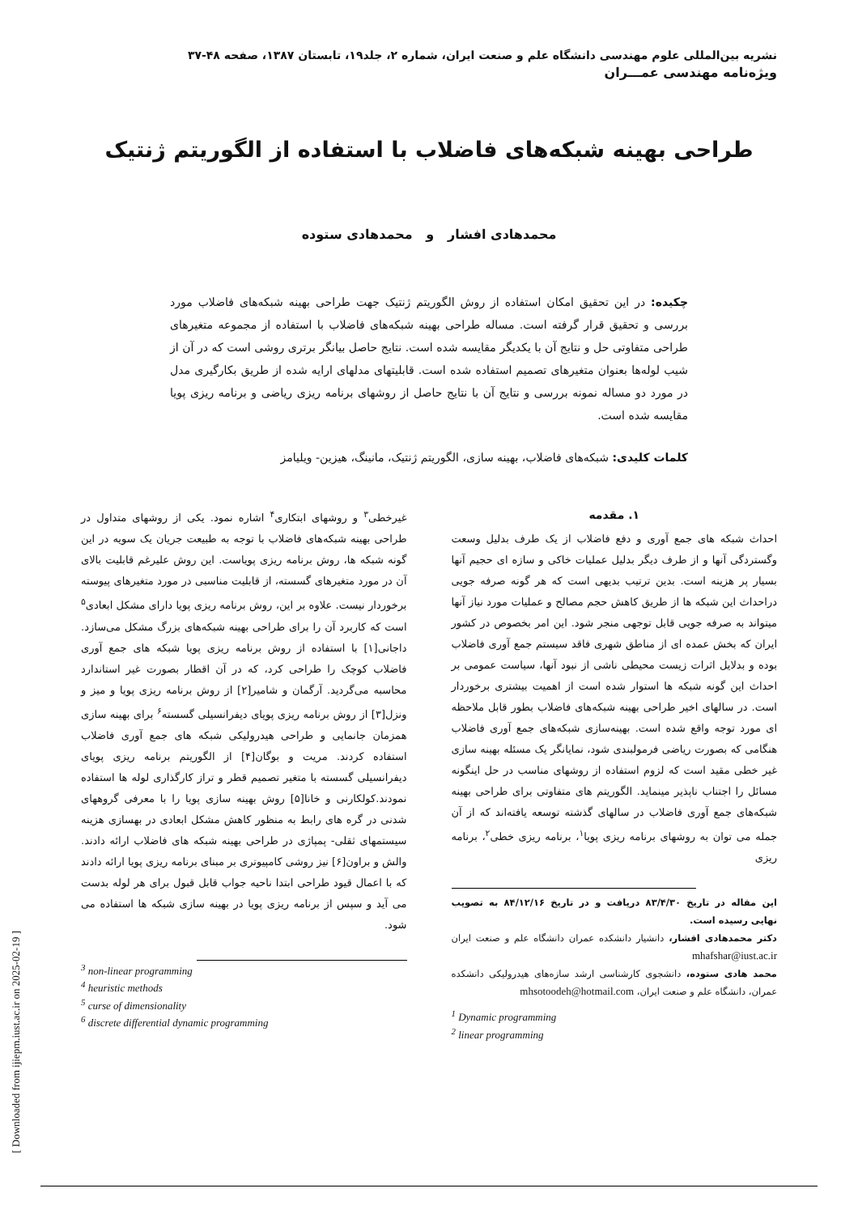نشریه بین‌المللی علوم مهندسی دانشگاه علم و صنعت ایران، شماره ۲، جلد۱۹، تابستان ۱۳۸۷، صفحه ۴۸-۳۷
ویژه‌نامه مهندسی عمـــران
طراحی بهینه شبکه‌های فاضلاب با استفاده از الگوریتم ژنتیک
محمدهادی افشار و محمدهادی ستوده
چکیده: در این تحقیق امکان استفاده از روش الگوریتم ژنتیک جهت طراحی بهینه شبکه‌های فاضلاب مورد بررسی و تحقیق قرار گرفته است. مساله طراحی بهینه شبکه‌های فاضلاب با استفاده از مجموعه متغیرهای طراحی متفاوتی حل و نتایج آن با یکدیگر مقایسه شده است. نتایج حاصل بیانگر برتری روشی است که در آن از شیب لوله‌ها بعنوان متغیرهای تصمیم استفاده شده است. قابلیتهای مدلهای ارایه شده از طریق بکارگیری مدل در مورد دو مساله نمونه بررسی و نتایج آن با نتایج حاصل از روشهای برنامه ریزی ریاضی و برنامه ریزی پویا مقایسه شده است.
کلمات کلیدی: شبکه‌های فاضلاب، بهینه سازی، الگوریتم ژنتیک، مانینگ، هیزین- ویلیامز
۱. مقدمه
احداث شبکه های جمع آوری و دفع فاضلاب از یک طرف بدلیل وسعت وگستردگی آنها و از طرف دیگر بدلیل عملیات خاکی و سازه ای حجیم آنها بسیار پر هزینه است. بدین ترتیب بدیهی است که هر گونه صرفه جویی دراحداث این شبکه ها از طریق کاهش حجم مصالح و عملیات مورد نیاز آنها میتواند به صرفه جویی قابل توجهی منجر شود. این امر بخصوص در کشور ایران که بخش عمده ای از مناطق شهری فاقد سیستم جمع آوری فاضلاب بوده و بدلایل اثرات زیست محیطی ناشی از نبود آنها، سیاست عمومی بر احداث این گونه شبکه ها استوار شده است از اهمیت بیشتری برخوردار است. در سالهای اخیر طراحی بهینه شبکه‌های فاضلاب بطور قابل ملاحظه ای مورد توجه واقع شده است. بهینه‌سازی شبکه‌های جمع آوری فاضلاب هنگامی که بصورت ریاضی فرمولبندی شود، نمایانگر یک مسئله بهینه سازی غیر خطی مقید است که لزوم استفاده از روشهای مناسب در حل اینگونه مسائل را اجتناب ناپذیر مینماید. الگوریتم های متفاوتی برای طراحی بهینه شبکه‌های جمع آوری فاضلاب در سالهای گذشته توسعه یافته‌اند که از آن جمله می توان به روشهای برنامه ریزی پویا<sup>۱</sup>، برنامه ریزی خطی<sup>۲</sup>، برنامه ریزی
این مقاله در تاریخ ۸۳/۴/۳۰ دریافت و در تاریخ ۸۴/۱۲/۱۶ به تصویب نهایی رسیده است.
دکتر محمدهادی افشار، دانشیار دانشکده عمران دانشگاه علم و صنعت ایران mhafshar@iust.ac.ir
محمد هادی ستوده، دانشجوی کارشناسی ارشد سازه‌های هیدرولیکی دانشکده عمران، دانشگاه علم و صنعت ایران، mhsotoodeh@hotmail.com
<sup>1</sup> Dynamic programming
<sup>2</sup> linear programming
غیرخطی<sup>۳</sup> و روشهای ابتکاری<sup>۴</sup> اشاره نمود. یکی از روشهای متداول در طراحی بهینه شبکه‌های فاضلاب با توجه به طبیعت جریان یک سویه در این گونه شبکه ها، روش برنامه ریزی پویاست. این روش علیرغم قابلیت بالای آن در مورد متغیرهای گسسته، از قابلیت مناسبی در مورد متغیرهای پیوسته برخوردار نیست. علاوه بر این، روش برنامه ریزی پویا دارای مشکل ابعادی<sup>۵</sup> است که کاربرد آن را برای طراحی بهینه شبکه‌های بزرگ مشکل می‌سازد. داجانی[۱] با استفاده از روش برنامه ریزی پویا شبکه های جمع آوری فاضلاب کوچک را طراحی کرد، که در آن اقطار بصورت غیر استاندارد محاسبه می‌گردید. آرگمان و شامیر[۲] از روش برنامه ریزی پویا و میز و ونزل[۳] از روش برنامه ریزی پویای دیفرانسیلی گسسته<sup>۶</sup> برای بهینه سازی همزمان جانمایی و طراحی هیدرولیکی شبکه های جمع آوری فاضلاب استفاده کردند. مریت و بوگان[۴] از الگوریتم برنامه ریزی پویای دیفرانسیلی گسسته با متغیر تصمیم قطر و تراز کارگذاری لوله ها استفاده نمودند.کولکارنی و خانا[۵] روش بهینه سازی پویا را با معرفی گروههای شدنی در گره های رابط به منظور کاهش مشکل ابعادی در بهسازی هزینه سیستمهای ثقلی- پمپاژی در طراحی بهینه شبکه های فاضلاب ارائه دادند. والش و براون[۶] نیز روشی کامپیوتری بر مبنای برنامه ریزی پویا ارائه دادند که با اعمال قیود طراحی ابتدا ناحیه جواب قابل قبول برای هر لوله بدست می آید و سپس از برنامه ریزی پویا در بهینه سازی شبکه ها استفاده می شود.
<sup>3</sup> non-linear programming
<sup>4</sup> heuristic methods
<sup>5</sup> curse of dimensionality
<sup>6</sup> discrete differential dynamic programming
[ Downloaded from ijiepm.iust.ac.ir on 2025-02-19 ]